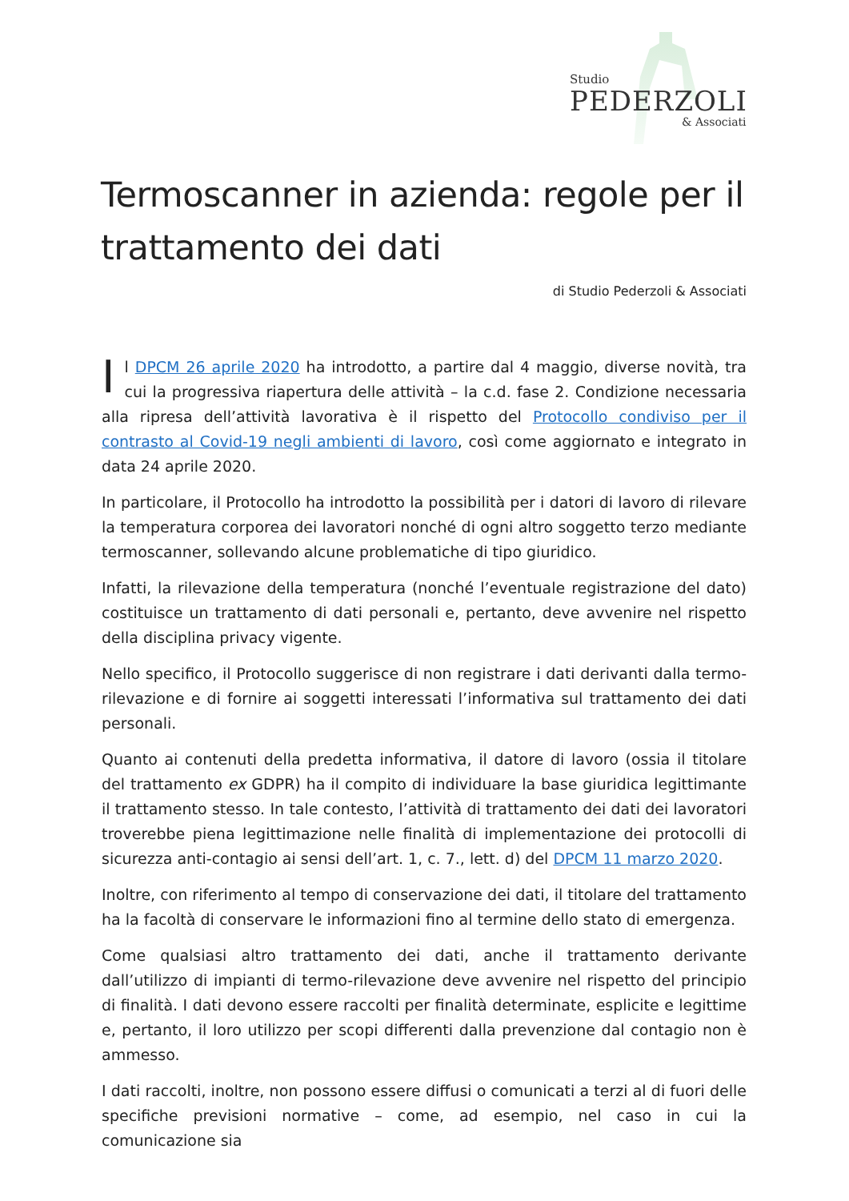Studio
PEDERZOLI
& Associati
Termoscanner in azienda: regole per il trattamento dei dati
di Studio Pederzoli & Associati
Il DPCM 26 aprile 2020 ha introdotto, a partire dal 4 maggio, diverse novità, tra cui la progressiva riapertura delle attività – la c.d. fase 2. Condizione necessaria alla ripresa dell’attività lavorativa è il rispetto del Protocollo condiviso per il contrasto al Covid-19 negli ambienti di lavoro, così come aggiornato e integrato in data 24 aprile 2020.
In particolare, il Protocollo ha introdotto la possibilità per i datori di lavoro di rilevare la temperatura corporea dei lavoratori nonché di ogni altro soggetto terzo mediante termoscanner, sollevando alcune problematiche di tipo giuridico.
Infatti, la rilevazione della temperatura (nonché l’eventuale registrazione del dato) costituisce un trattamento di dati personali e, pertanto, deve avvenire nel rispetto della disciplina privacy vigente.
Nello specifico, il Protocollo suggerisce di non registrare i dati derivanti dalla termo-rilevazione e di fornire ai soggetti interessati l’informativa sul trattamento dei dati personali.
Quanto ai contenuti della predetta informativa, il datore di lavoro (ossia il titolare del trattamento ex GDPR) ha il compito di individuare la base giuridica legittimante il trattamento stesso. In tale contesto, l’attività di trattamento dei dati dei lavoratori troverebbe piena legittimazione nelle finalità di implementazione dei protocolli di sicurezza anti-contagio ai sensi dell’art. 1, c. 7., lett. d) del DPCM 11 marzo 2020.
Inoltre, con riferimento al tempo di conservazione dei dati, il titolare del trattamento ha la facoltà di conservare le informazioni fino al termine dello stato di emergenza.
Come qualsiasi altro trattamento dei dati, anche il trattamento derivante dall’utilizzo di impianti di termo-rilevazione deve avvenire nel rispetto del principio di finalità. I dati devono essere raccolti per finalità determinate, esplicite e legittime e, pertanto, il loro utilizzo per scopi differenti dalla prevenzione dal contagio non è ammesso.
I dati raccolti, inoltre, non possono essere diffusi o comunicati a terzi al di fuori delle specifiche previsioni normative – come, ad esempio, nel caso in cui la comunicazione sia